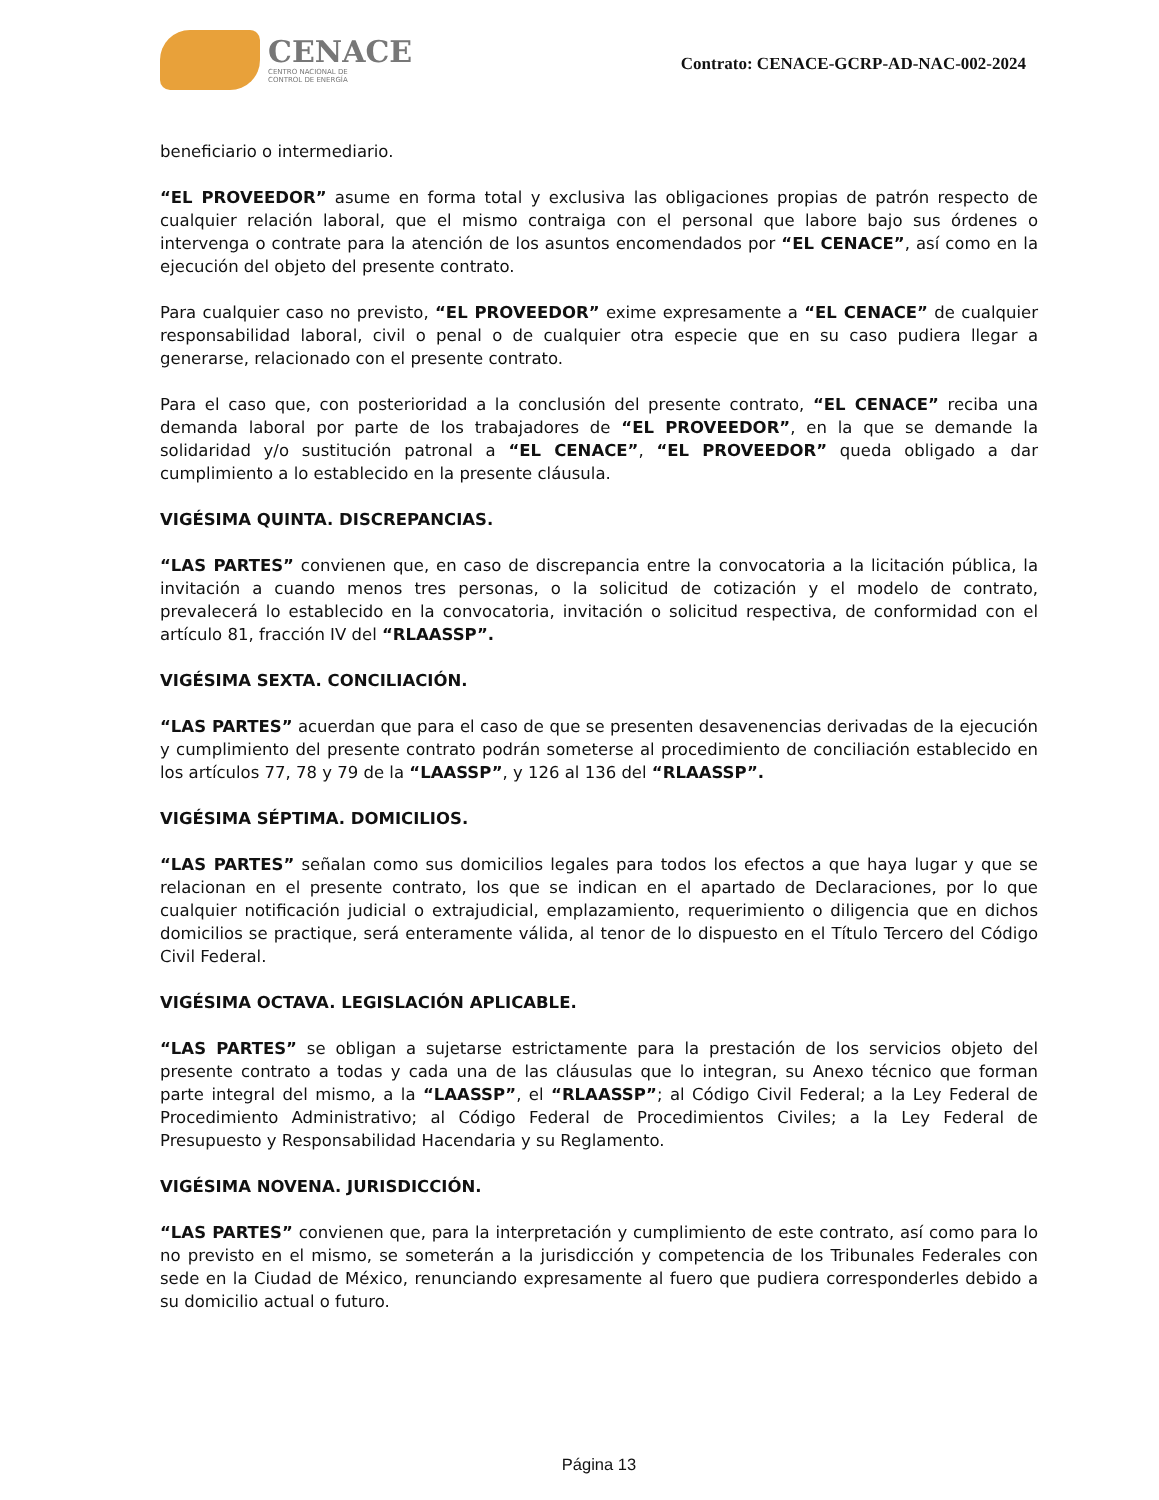CENACE
CENTRO NACIONAL DE
CONTROL DE ENERGÍA
Contrato: CENACE-GCRP-AD-NAC-002-2024
beneficiario o intermediario.
“EL PROVEEDOR” asume en forma total y exclusiva las obligaciones propias de patrón respecto de cualquier relación laboral, que el mismo contraiga con el personal que labore bajo sus órdenes o intervenga o contrate para la atención de los asuntos encomendados por “EL CENACE”, así como en la ejecución del objeto del presente contrato.
Para cualquier caso no previsto, “EL PROVEEDOR” exime expresamente a “EL CENACE” de cualquier responsabilidad laboral, civil o penal o de cualquier otra especie que en su caso pudiera llegar a generarse, relacionado con el presente contrato.
Para el caso que, con posterioridad a la conclusión del presente contrato, “EL CENACE” reciba una demanda laboral por parte de los trabajadores de “EL PROVEEDOR”, en la que se demande la solidaridad y/o sustitución patronal a “EL CENACE”, “EL PROVEEDOR” queda obligado a dar cumplimiento a lo establecido en la presente cláusula.
VIGÉSIMA QUINTA. DISCREPANCIAS.
“LAS PARTES” convienen que, en caso de discrepancia entre la convocatoria a la licitación pública, la invitación a cuando menos tres personas, o la solicitud de cotización y el modelo de contrato, prevalecerá lo establecido en la convocatoria, invitación o solicitud respectiva, de conformidad con el artículo 81, fracción IV del “RLAASSP”.
VIGÉSIMA SEXTA. CONCILIACIÓN.
“LAS PARTES” acuerdan que para el caso de que se presenten desavenencias derivadas de la ejecución y cumplimiento del presente contrato podrán someterse al procedimiento de conciliación establecido en los artículos 77, 78 y 79 de la “LAASSP”, y 126 al 136 del “RLAASSP”.
VIGÉSIMA SÉPTIMA. DOMICILIOS.
“LAS PARTES” señalan como sus domicilios legales para todos los efectos a que haya lugar y que se relacionan en el presente contrato, los que se indican en el apartado de Declaraciones, por lo que cualquier notificación judicial o extrajudicial, emplazamiento, requerimiento o diligencia que en dichos domicilios se practique, será enteramente válida, al tenor de lo dispuesto en el Título Tercero del Código Civil Federal.
VIGÉSIMA OCTAVA. LEGISLACIÓN APLICABLE.
“LAS PARTES” se obligan a sujetarse estrictamente para la prestación de los servicios objeto del presente contrato a todas y cada una de las cláusulas que lo integran, su Anexo técnico que forman parte integral del mismo, a la “LAASSP”, el “RLAASSP”; al Código Civil Federal; a la Ley Federal de Procedimiento Administrativo; al Código Federal de Procedimientos Civiles; a la Ley Federal de Presupuesto y Responsabilidad Hacendaria y su Reglamento.
VIGÉSIMA NOVENA. JURISDICCIÓN.
“LAS PARTES” convienen que, para la interpretación y cumplimiento de este contrato, así como para lo no previsto en el mismo, se someterán a la jurisdicción y competencia de los Tribunales Federales con sede en la Ciudad de México, renunciando expresamente al fuero que pudiera corresponderles debido a su domicilio actual o futuro.
Página 13